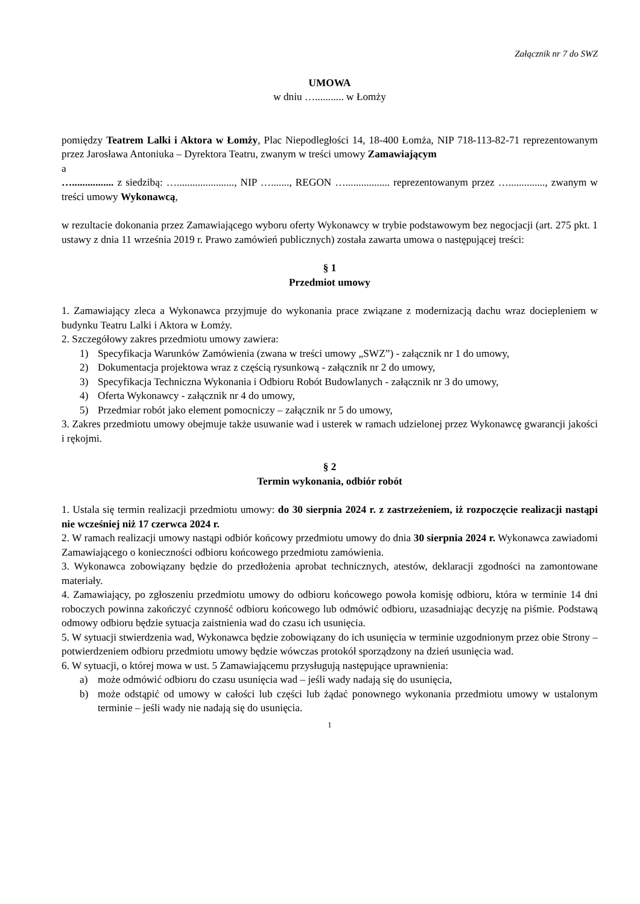Załącznik nr 7 do SWZ
UMOWA
w dniu …........... w Łomży
pomiędzy Teatrem Lalki i Aktora w Łomży, Plac Niepodległości 14, 18-400 Łomża, NIP 718-113-82-71 reprezentowanym przez Jarosława Antoniuka – Dyrektora Teatru, zwanym w treści umowy Zamawiającym
a
…................ z siedzibą: …......................, NIP …......., REGON …................. reprezentowanym przez ….............., zwanym w treści umowy Wykonawcą,
w rezultacie dokonania przez Zamawiającego wyboru oferty Wykonawcy w trybie podstawowym bez negocjacji (art. 275 pkt. 1 ustawy z dnia 11 września 2019 r. Prawo zamówień publicznych) została zawarta umowa o następującej treści:
§ 1
Przedmiot umowy
1. Zamawiający zleca a Wykonawca przyjmuje do wykonania prace związane z modernizacją dachu wraz dociepleniem w budynku Teatru Lalki i Aktora w Łomży.
2. Szczegółowy zakres przedmiotu umowy zawiera:
1) Specyfikacja Warunków Zamówienia (zwana w treści umowy „SWZ”) - załącznik nr 1 do umowy,
2) Dokumentacja projektowa wraz z częścią rysunkową - załącznik nr 2 do umowy,
3) Specyfikacja Techniczna Wykonania i Odbioru Robót Budowlanych - załącznik nr 3 do umowy,
4) Oferta Wykonawcy - załącznik nr 4 do umowy,
5) Przedmiar robót jako element pomocniczy – załącznik nr 5 do umowy,
3. Zakres przedmiotu umowy obejmuje także usuwanie wad i usterek w ramach udzielonej przez Wykonawcę gwarancji jakości i rękojmi.
§ 2
Termin wykonania, odbiór robót
1. Ustala się termin realizacji przedmiotu umowy: do 30 sierpnia 2024 r. z zastrzeżeniem, iż rozpoczęcie realizacji nastąpi nie wcześniej niż 17 czerwca 2024 r.
2. W ramach realizacji umowy nastąpi odbiór końcowy przedmiotu umowy do dnia 30 sierpnia 2024 r. Wykonawca zawiadomi Zamawiającego o konieczności odbioru końcowego przedmiotu zamówienia.
3. Wykonawca zobowiązany będzie do przedłożenia aprobat technicznych, atestów, deklaracji zgodności na zamontowane materiały.
4. Zamawiający, po zgłoszeniu przedmiotu umowy do odbioru końcowego powoła komisję odbioru, która w terminie 14 dni roboczych powinna zakończyć czynność odbioru końcowego lub odmówić odbioru, uzasadniając decyzję na piśmie. Podstawą odmowy odbioru będzie sytuacja zaistnienia wad do czasu ich usunięcia.
5. W sytuacji stwierdzenia wad, Wykonawca będzie zobowiązany do ich usunięcia w terminie uzgodnionym przez obie Strony – potwierdzeniem odbioru przedmiotu umowy będzie wówczas protokół sporządzony na dzień usunięcia wad.
6. W sytuacji, o której mowa w ust. 5 Zamawiającemu przysługują następujące uprawnienia:
a) może odmówić odbioru do czasu usunięcia wad – jeśli wady nadają się do usunięcia,
b) może odstąpić od umowy w całości lub części lub żądać ponownego wykonania przedmiotu umowy w ustalonym terminie – jeśli wady nie nadają się do usunięcia.
1